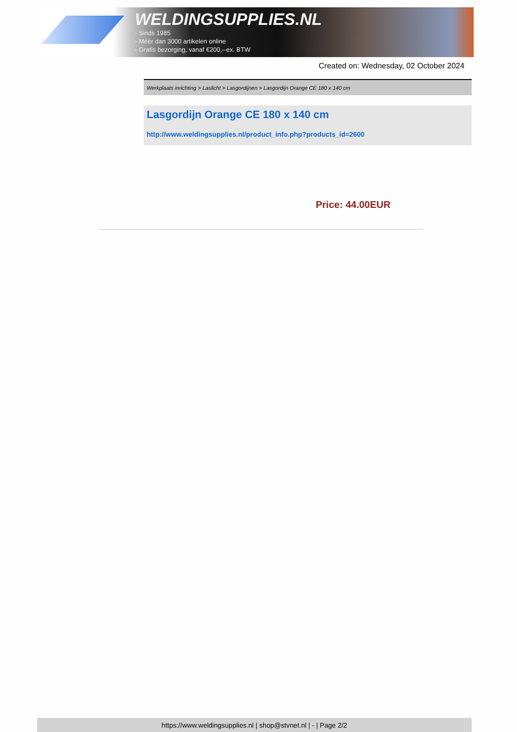WELDINGSUPPLIES.NL
- Sinds 1985
- Méér dan 3000 artikelen online
- Gratis bezorging, vanaf €200,--ex. BTW
Created on: Wednesday, 02 October 2024
Werkplaats inrichting > Laslicht > Lasgordijnen > Lasgordijn Orange CE 180 x 140 cm
Lasgordijn Orange CE 180 x 140 cm
http://www.weldingsupplies.nl/product_info.php?products_id=2600
Price: 44.00EUR
https://www.weldingsupplies.nl | shop@stvnet.nl | - | Page 2/2